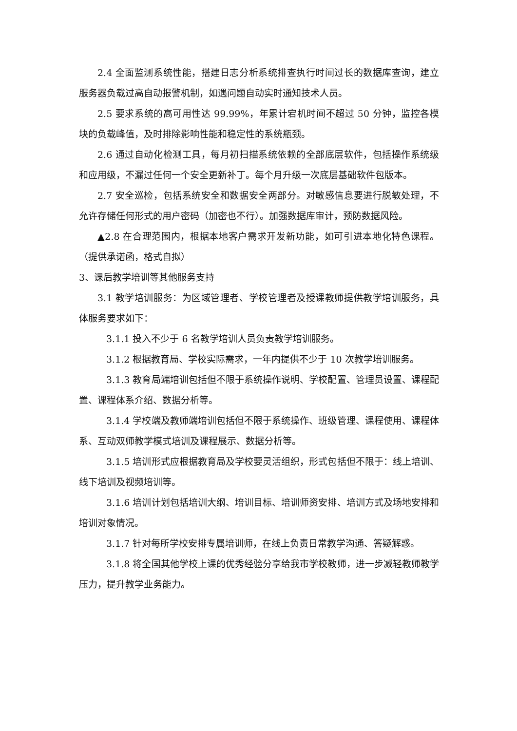2.4 全面监测系统性能，搭建日志分析系统排查执行时间过长的数据库查询，建立服务器负载过高自动报警机制，如遇问题自动实时通知技术人员。
2.5 要求系统的高可用性达 99.99%，年累计宕机时间不超过 50 分钟，监控各模块的负载峰值，及时排除影响性能和稳定性的系统瓶颈。
2.6 通过自动化检测工具，每月初扫描系统依赖的全部底层软件，包括操作系统级和应用级，不漏过任何一个安全更新补丁。每个月升级一次底层基础软件包版本。
2.7 安全巡检，包括系统安全和数据安全两部分。对敏感信息要进行脱敏处理，不允许存储任何形式的用户密码（加密也不行）。加强数据库审计，预防数据风险。
▲2.8 在合理范围内，根据本地客户需求开发新功能，如可引进本地化特色课程。（提供承诺函，格式自拟）
3、课后教学培训等其他服务支持
3.1 教学培训服务：为区域管理者、学校管理者及授课教师提供教学培训服务，具体服务要求如下：
3.1.1 投入不少于 6 名教学培训人员负责教学培训服务。
3.1.2 根据教育局、学校实际需求，一年内提供不少于 10 次教学培训服务。
3.1.3 教育局端培训包括但不限于系统操作说明、学校配置、管理员设置、课程配置、课程体系介绍、数据分析等。
3.1.4 学校端及教师端培训包括但不限于系统操作、班级管理、课程使用、课程体系、互动双师教学模式培训及课程展示、数据分析等。
3.1.5 培训形式应根据教育局及学校要灵活组织，形式包括但不限于：线上培训、线下培训及视频培训等。
3.1.6 培训计划包括培训大纲、培训目标、培训师资安排、培训方式及场地安排和培训对象情况。
3.1.7 针对每所学校安排专属培训师，在线上负责日常教学沟通、答疑解惑。
3.1.8 将全国其他学校上课的优秀经验分享给我市学校教师，进一步减轻教师教学压力，提升教学业务能力。